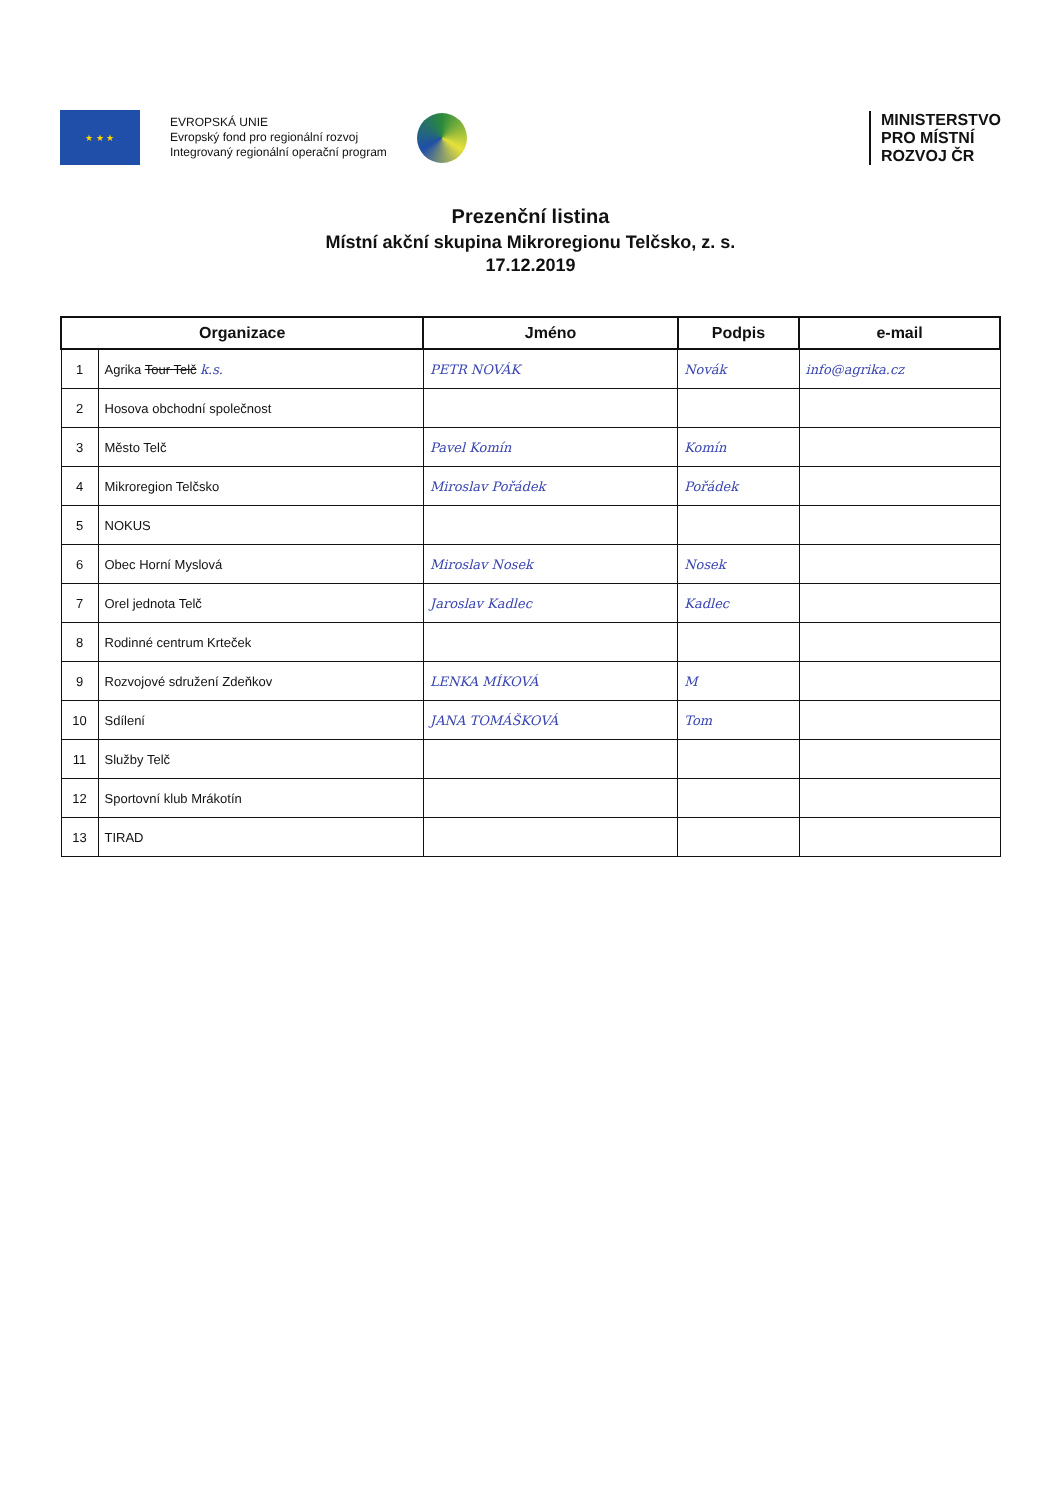★ ★ ★
EVROPSKÁ UNIE
Evropský fond pro regionální rozvoj
Integrovaný regionální operační program
MINISTERSTVO
PRO MÍSTNÍ
ROZVOJ ČR
Prezenční listina
Místní akční skupina Mikroregionu Telčsko, z. s.
17.12.2019
| Organizace | | Jméno | Podpis | e-mail |
| --- | --- | --- | --- | --- |
| 1 | Agrika Tour Telč k.s. | PETR NOVÁK | Novák | info@agrika.cz |
| 2 | Hosova obchodní společnost | | | |
| 3 | Město Telč | Pavel Komín | Komín | |
| 4 | Mikroregion Telčsko | Miroslav Pořádek | Pořádek | |
| 5 | NOKUS | | | |
| 6 | Obec Horní Myslová | Miroslav Nosek | Nosek | |
| 7 | Orel jednota Telč | Jaroslav Kadlec | Kadlec | |
| 8 | Rodinné centrum Krteček | | | |
| 9 | Rozvojové sdružení Zdeňkov | LENKA MÍKOVÁ | M | |
| 10 | Sdílení | JANA TOMÁŠKOVÁ | Tom | |
| 11 | Služby Telč | | | |
| 12 | Sportovní klub Mrákotín | | | |
| 13 | TIRAD | | | |